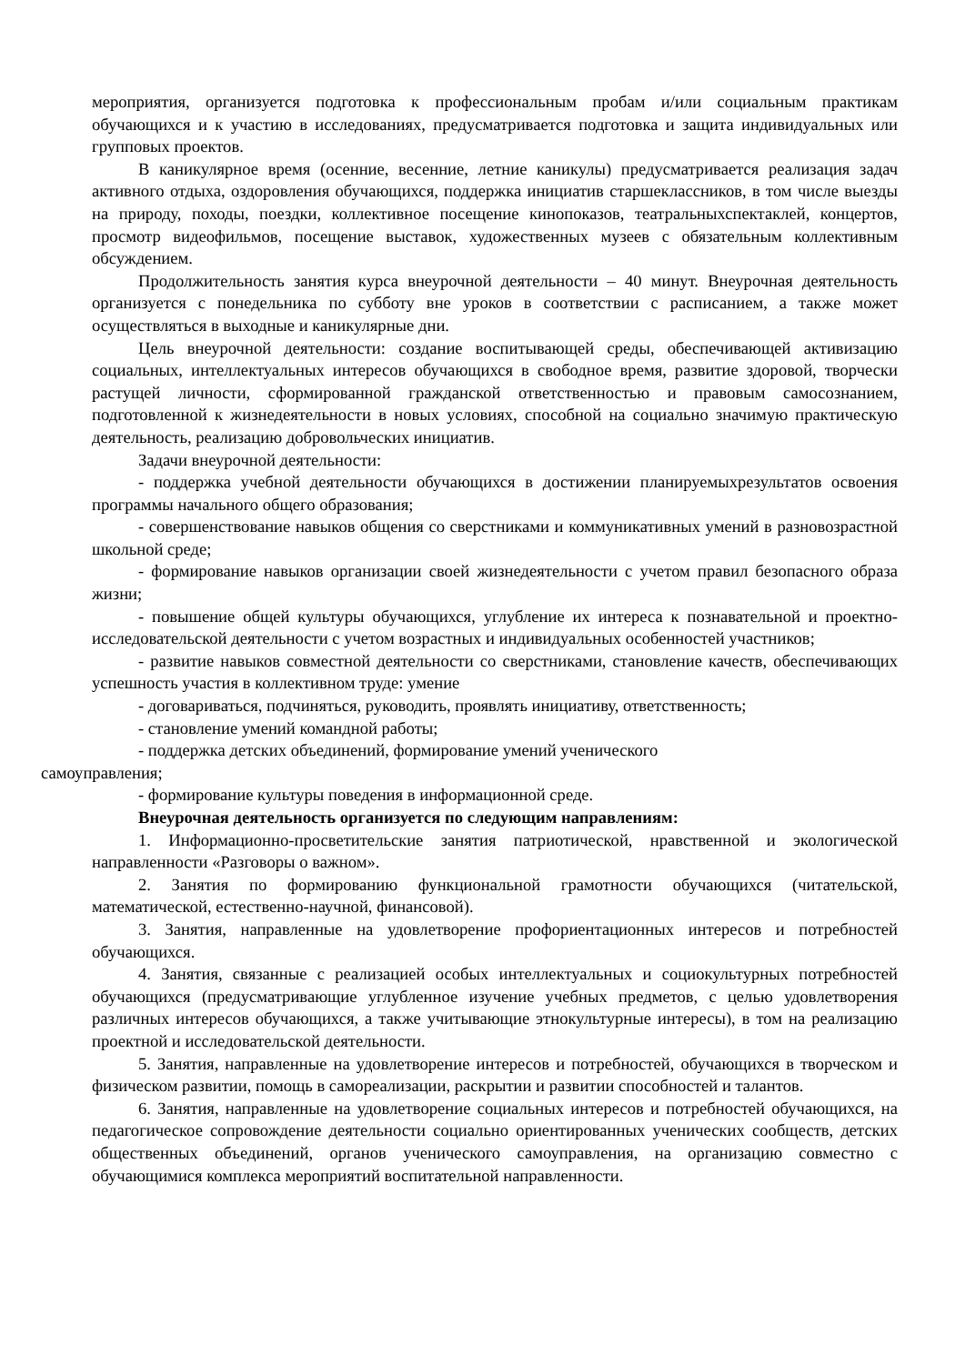мероприятия, организуется подготовка к профессиональным пробам и/или социальным практикам обучающихся и к участию в исследованиях, предусматривается подготовка и защита индивидуальных или групповых проектов.
В каникулярное время (осенние, весенние, летние каникулы) предусматривается реализация задач активного отдыха, оздоровления обучающихся, поддержка инициатив старшеклассников, в том числе выезды на природу, походы, поездки, коллективное посещение кинопоказов, театральныхспектаклей, концертов, просмотр видеофильмов, посещение выставок, художественных музеев с обязательным коллективным обсуждением.
Продолжительность занятия курса внеурочной деятельности – 40 минут. Внеурочная деятельность организуется с понедельника по субботу вне уроков в соответствии с расписанием, а также может осуществляться в выходные и каникулярные дни.
Цель внеурочной деятельности: создание воспитывающей среды, обеспечивающей активизацию социальных, интеллектуальных интересов обучающихся в свободное время, развитие здоровой, творчески растущей личности, сформированной гражданской ответственностью и правовым самосознанием, подготовленной к жизнедеятельности в новых условиях, способной на социально значимую практическую деятельность, реализацию добровольческих инициатив.
Задачи внеурочной деятельности:
- поддержка учебной деятельности обучающихся в достижении планируемыхрезультатов освоения программы начального общего образования;
- совершенствование навыков общения со сверстниками и коммуникативных умений в разновозрастной школьной среде;
- формирование навыков организации своей жизнедеятельности с учетом правил безопасного образа жизни;
- повышение общей культуры обучающихся, углубление их интереса к познавательной и проектно-исследовательской деятельности с учетом возрастных и индивидуальных особенностей участников;
- развитие навыков совместной деятельности со сверстниками, становление качеств, обеспечивающих успешность участия в коллективном труде: умение
- договариваться, подчиняться, руководить, проявлять инициативу, ответственность;
- становление умений командной работы;
- поддержка детских объединений, формирование умений ученического
самоуправления;
- формирование культуры поведения в информационной среде.
Внеурочная деятельность организуется по следующим направлениям:
1. Информационно-просветительские занятия патриотической, нравственной и экологической направленности «Разговоры о важном».
2. Занятия по формированию функциональной грамотности обучающихся (читательской, математической, естественно-научной, финансовой).
3. Занятия, направленные на удовлетворение профориентационных интересов и потребностей обучающихся.
4. Занятия, связанные с реализацией особых интеллектуальных и социокультурных потребностей обучающихся (предусматривающие углубленное изучение учебных предметов, с целью удовлетворения различных интересов обучающихся, а также учитывающие этнокультурные интересы), в том на реализацию проектной и исследовательской деятельности.
5. Занятия, направленные на удовлетворение интересов и потребностей, обучающихся в творческом и физическом развитии, помощь в самореализации, раскрытии и развитии способностей и талантов.
6. Занятия, направленные на удовлетворение социальных интересов и потребностей обучающихся, на педагогическое сопровождение деятельности социально ориентированных ученических сообществ, детских общественных объединений, органов ученического самоуправления, на организацию совместно с обучающимися комплекса мероприятий воспитательной направленности.